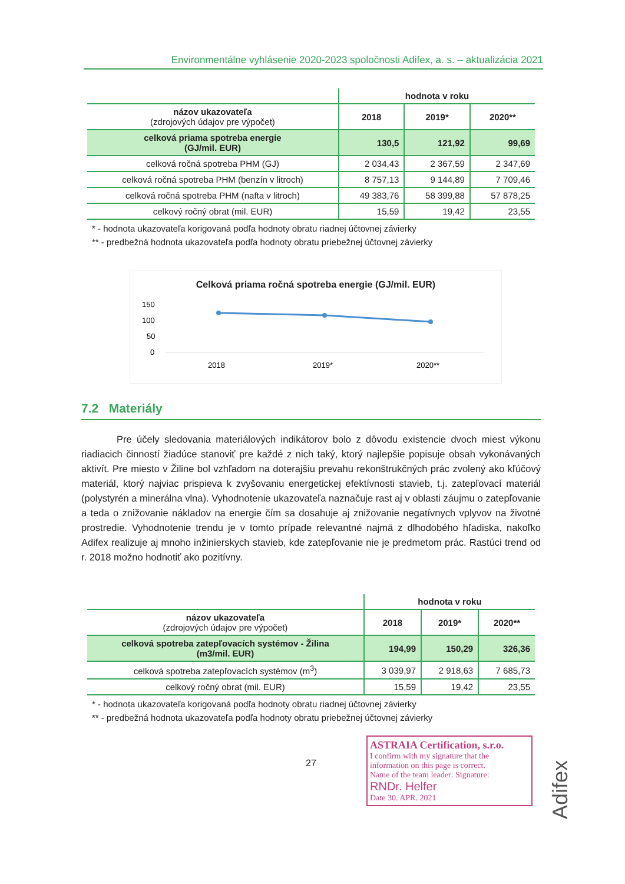Environmentálne vyhlásenie 2020-2023 spoločnosti Adifex, a. s. – aktualizácia 2021
| | hodnota v roku | | |
| --- | --- | --- | --- |
| názov ukazovateľa (zdrojových údajov pre výpočet) | 2018 | 2019* | 2020** |
| celková priama spotreba energie (GJ/mil. EUR) | 130,5 | 121,92 | 99,69 |
| celková ročná spotreba PHM (GJ) | 2 034,43 | 2 367,59 | 2 347,69 |
| celková ročná spotreba PHM (benzín v litroch) | 8 757,13 | 9 144,89 | 7 709,46 |
| celková ročná spotreba PHM (nafta v litroch) | 49 383,76 | 58 399,88 | 57 878,25 |
| celkový ročný obrat (mil. EUR) | 15,59 | 19,42 | 23,55 |
* - hodnota ukazovateľa korigovaná podľa hodnoty obratu riadnej účtovnej závierky
** - predbežná hodnota ukazovateľa podľa hodnoty obratu priebežnej účtovnej závierky
Celková priama ročná spotreba energie (GJ/mil. EUR)
150
100
50
0
2018
2019*
2020**
7.2 Materiály
Pre účely sledovania materiálových indikátorov bolo z dôvodu existencie dvoch miest výkonu riadiacich činností žiadúce stanoviť pre každé z nich taký, ktorý najlepšie popisuje obsah vykonávaných aktivít. Pre miesto v Žiline bol vzhľadom na doterajšiu prevahu rekonštrukčných prác zvolený ako kľúčový materiál, ktorý najviac prispieva k zvyšovaniu energetickej efektívnosti stavieb, t.j. zatepľovací materiál (polystyrén a minerálna vlna). Vyhodnotenie ukazovateľa naznačuje rast aj v oblasti záujmu o zatepľovanie a teda o znižovanie nákladov na energie čím sa dosahuje aj znižovanie negatívnych vplyvov na životné prostredie. Vyhodnotenie trendu je v tomto prípade relevantné najmä z dlhodobého hľadiska, nakoľko Adifex realizuje aj mnoho inžinierskych stavieb, kde zatepľovanie nie je predmetom prác. Rastúci trend od r. 2018 možno hodnotiť ako pozitívny.
| | hodnota v roku | | |
| --- | --- | --- | --- |
| názov ukazovateľa (zdrojových údajov pre výpočet) | 2018 | 2019* | 2020** |
| celková spotreba zatepľovacích systémov - Žilina (m3/mil. EUR) | 194,99 | 150,29 | 326,36 |
| celková spotreba zatepľovacích systémov (m<sup>3</sup>) | 3 039,97 | 2 918,63 | 7 685,73 |
| celkový ročný obrat (mil. EUR) | 15,59 | 19,42 | 23,55 |
* - hodnota ukazovateľa korigovaná podľa hodnoty obratu riadnej účtovnej závierky
** - predbežná hodnota ukazovateľa podľa hodnoty obratu priebežnej účtovnej závierky
27
ASTRAIA Certification, s.r.o.
I confirm with my signature that the information on this page is correct.
Name of the team leader: Signature:
RNDr. Helfer
Date 30. APR. 2021
Adifex